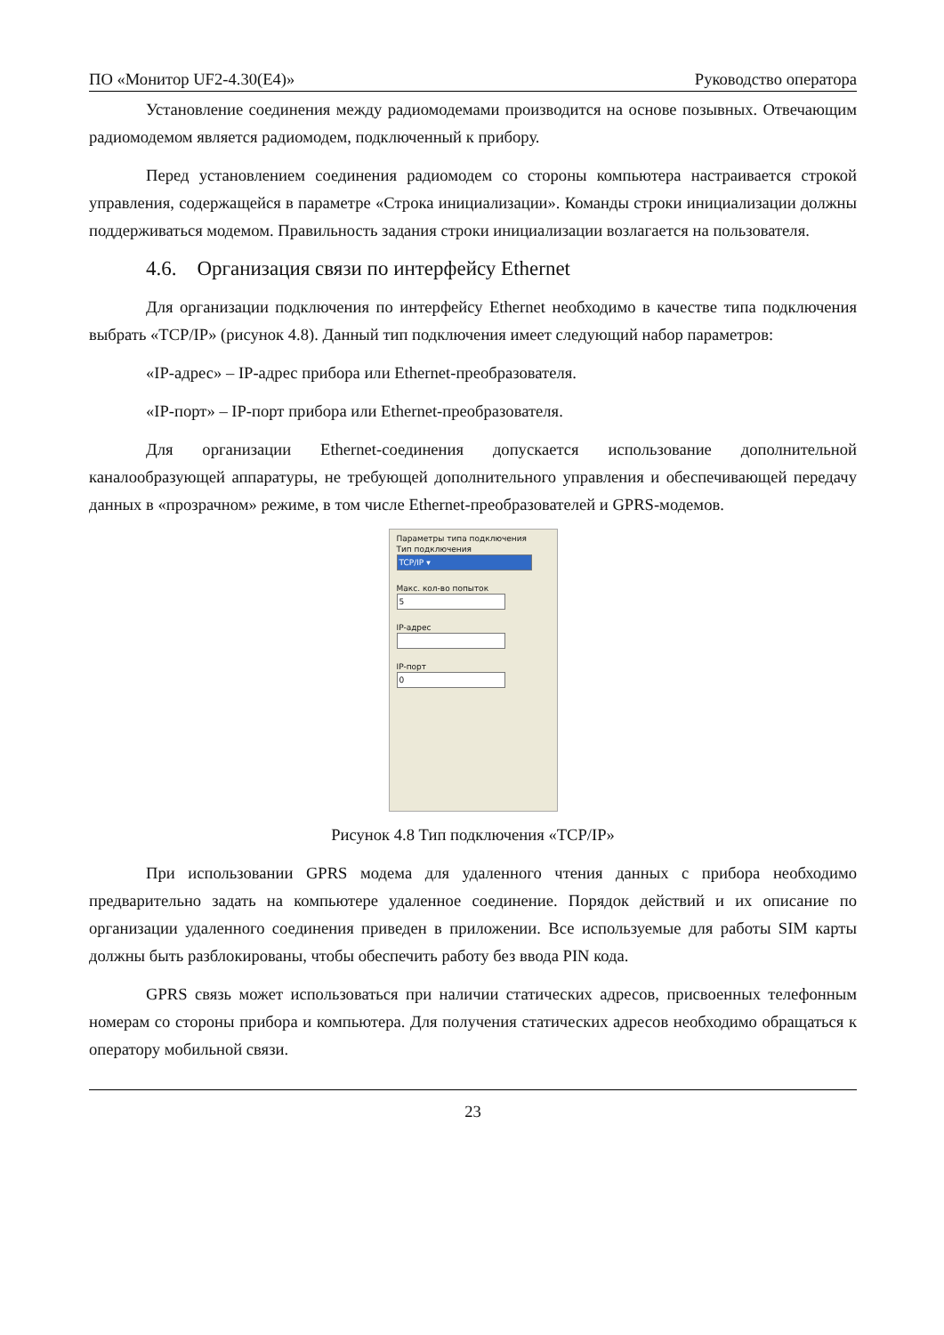ПО «Монитор UF2-4.30(E4)» Руководство оператора
Установление соединения между радиомодемами производится на основе позывных. Отвечающим радиомодемом является радиомодем, подключенный к прибору.
Перед установлением соединения радиомодем со стороны компьютера настраивается строкой управления, содержащейся в параметре «Строка инициализации». Команды строки инициализации должны поддерживаться модемом. Правильность задания строки инициализации возлагается на пользователя.
4.6. Организация связи по интерфейсу Ethernet
Для организации подключения по интерфейсу Ethernet необходимо в качестве типа подключения выбрать «TCP/IP» (рисунок 4.8). Данный тип подключения имеет следующий набор параметров:
«IP-адрес» – IP-адрес прибора или Ethernet-преобразователя.
«IP-порт» – IP-порт прибора или Ethernet-преобразователя.
Для организации Ethernet-соединения допускается использование дополнительной каналообразующей аппаратуры, не требующей дополнительного управления и обеспечивающей передачу данных в «прозрачном» режиме, в том числе Ethernet-преобразователей и GPRS-модемов.
Параметры типа подключения
Тип подключения
TCP/IP ▾
Макс. кол-во попыток
5
IP-адрес
IP-порт
0
Рисунок 4.8 Тип подключения «TCP/IP»
При использовании GPRS модема для удаленного чтения данных с прибора необходимо предварительно задать на компьютере удаленное соединение. Порядок действий и их описание по организации удаленного соединения приведен в приложении. Все используемые для работы SIM карты должны быть разблокированы, чтобы обеспечить работу без ввода PIN кода.
GPRS связь может использоваться при наличии статических адресов, присвоенных телефонным номерам со стороны прибора и компьютера. Для получения статических адресов необходимо обращаться к оператору мобильной связи.
23